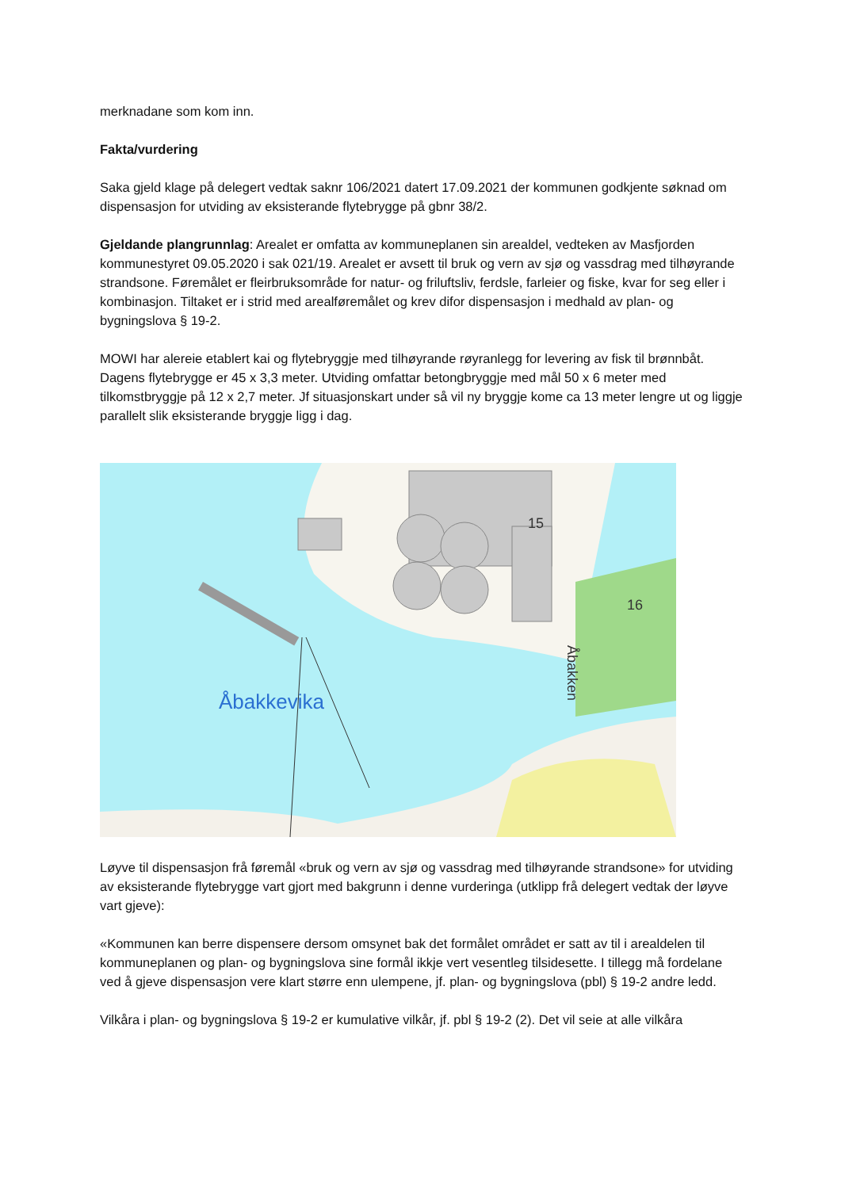merknadane som kom inn.
Fakta/vurdering
Saka gjeld klage på delegert vedtak saknr 106/2021 datert 17.09.2021 der kommunen godkjente søknad om dispensasjon for utviding av eksisterande flytebrygge på gbnr 38/2.
Gjeldande plangrunnlag: Arealet er omfatta av kommuneplanen sin arealdel, vedteken av Masfjorden kommunestyret 09.05.2020 i sak 021/19. Arealet er avsett til bruk og vern av sjø og vassdrag med tilhøyrande strandsone. Føremålet er fleirbruksområde for natur- og friluftsliv, ferdsle, farleier og fiske, kvar for seg eller i kombinasjon. Tiltaket er i strid med arealføremålet og krev difor dispensasjon i medhald av plan- og bygningslova § 19-2.
MOWI har alereie etablert kai og flytebryggje med tilhøyrande røyranlegg for levering av fisk til brønnbåt. Dagens flytebrygge er 45 x 3,3 meter. Utviding omfattar betongbryggje med mål 50 x 6 meter med tilkomstbryggje på 12 x 2,7 meter. Jf situasjonskart under så vil ny bryggje kome ca 13 meter lengre ut og liggje parallelt slik eksisterande bryggje ligg i dag.
Åbakkevika
15
16
Åbakken
Løyve til dispensasjon frå føremål «bruk og vern av sjø og vassdrag med tilhøyrande strandsone» for utviding av eksisterande flytebrygge vart gjort med bakgrunn i denne vurderinga (utklipp frå delegert vedtak der løyve vart gjeve):
«Kommunen kan berre dispensere dersom omsynet bak det formålet området er satt av til i arealdelen til kommuneplanen og plan- og bygningslova sine formål ikkje vert vesentleg tilsidesette. I tillegg må fordelane ved å gjeve dispensasjon vere klart større enn ulempene, jf. plan- og bygningslova (pbl) § 19-2 andre ledd.
Vilkåra i plan- og bygningslova § 19-2 er kumulative vilkår, jf. pbl § 19-2 (2). Det vil seie at alle vilkåra